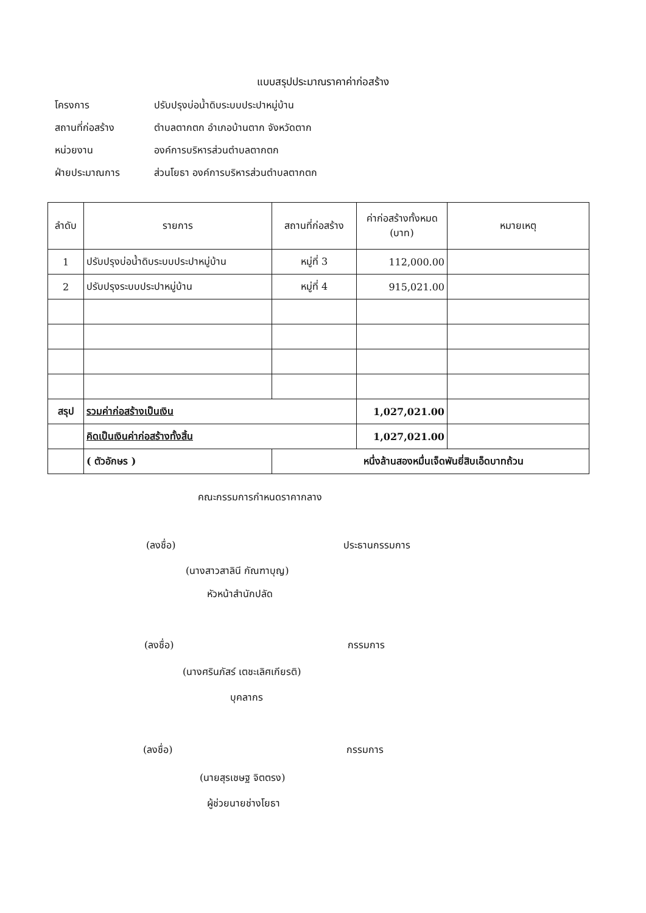แบบสรุปประมาณราคาค่าก่อสร้าง
โครงการ ปรับปรุงบ่อน้ำดิบระบบประปาหมู่บ้าน
สถานที่ก่อสร้าง ตำบลตากตก อำเภอบ้านตาก จังหวัดตาก
หน่วยงาน องค์การบริหารส่วนตำบลตากตก
ฝ่ายประมาณการ ส่วนโยธา องค์การบริหารส่วนตำบลตากตก
| ลำดับ | รายการ | สถานที่ก่อสร้าง | ค่าก่อสร้างทั้งหมด (บาท) | หมายเหตุ |
| --- | --- | --- | --- | --- |
| 1 | ปรับปรุงบ่อน้ำดิบระบบประปาหมู่บ้าน | หมู่ที่ 3 | 112,000.00 | |
| 2 | ปรับปรุงระบบประปาหมู่บ้าน | หมู่ที่ 4 | 915,021.00 | |
| สรุป | รวมค่าก่อสร้างเป็นเงิน | | 1,027,021.00 | |
| | คิดเป็นเงินค่าก่อสร้างทั้งสิ้น | | 1,027,021.00 | |
| | ( ตัวอักษร ) | หนึ่งล้านสองหมื่นเจ็ดพันยี่สิบเอ็ดบาทถ้วน | | |
คณะกรรมการกำหนดราคากลาง
(ลงชื่อ) ประธานกรรมการ
(นางสาวสาลินี กัณฑาบุญ)
หัวหน้าสำนักปลัด
(ลงชื่อ) กรรมการ
(นางศรินภัสร์ เตชะเลิศเกียรติ)
บุคลากร
(ลงชื่อ) กรรมการ
(นายสุรเชษฐ จิตตรง)
ผู้ช่วยนายช่างโยธา